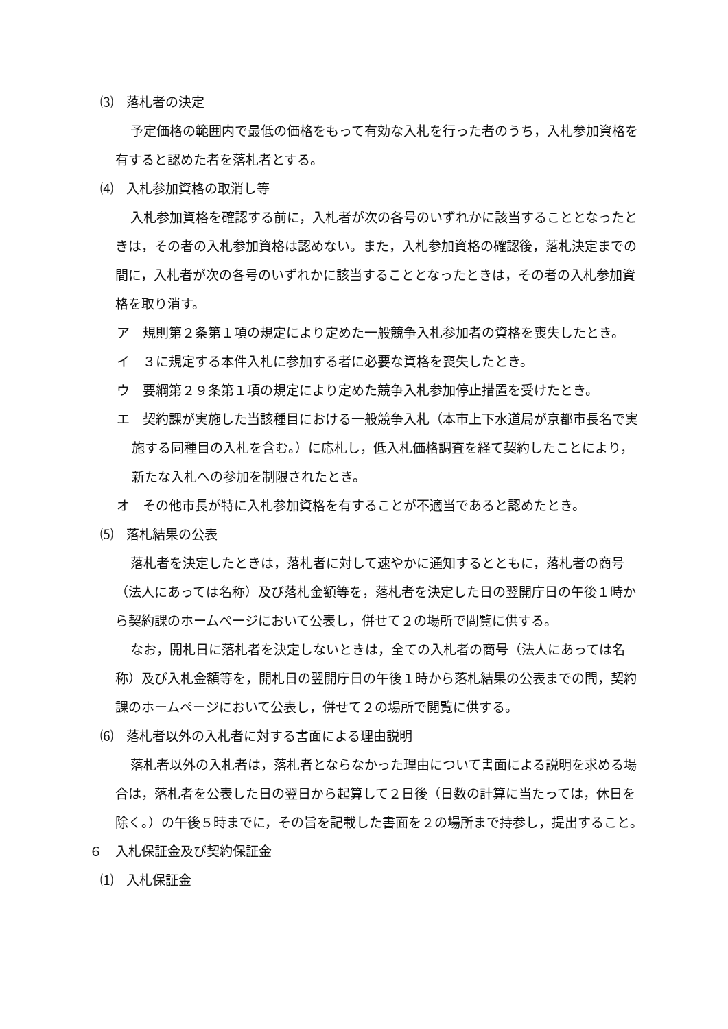⑶　落札者の決定
予定価格の範囲内で最低の価格をもって有効な入札を行った者のうち，入札参加資格を有すると認めた者を落札者とする。
⑷　入札参加資格の取消し等
入札参加資格を確認する前に，入札者が次の各号のいずれかに該当することとなったときは，その者の入札参加資格は認めない。また，入札参加資格の確認後，落札決定までの間に，入札者が次の各号のいずれかに該当することとなったときは，その者の入札参加資格を取り消す。
ア　規則第２条第１項の規定により定めた一般競争入札参加者の資格を喪失したとき。
イ　３に規定する本件入札に参加する者に必要な資格を喪失したとき。
ウ　要綱第２９条第１項の規定により定めた競争入札参加停止措置を受けたとき。
エ　契約課が実施した当該種目における一般競争入札（本市上下水道局が京都市長名で実施する同種目の入札を含む。）に応札し，低入札価格調査を経て契約したことにより，新たな入札への参加を制限されたとき。
オ　その他市長が特に入札参加資格を有することが不適当であると認めたとき。
⑸　落札結果の公表
落札者を決定したときは，落札者に対して速やかに通知するとともに，落札者の商号（法人にあっては名称）及び落札金額等を，落札者を決定した日の翌開庁日の午後１時から契約課のホームページにおいて公表し，併せて２の場所で閲覧に供する。
なお，開札日に落札者を決定しないときは，全ての入札者の商号（法人にあっては名称）及び入札金額等を，開札日の翌開庁日の午後１時から落札結果の公表までの間，契約課のホームページにおいて公表し，併せて２の場所で閲覧に供する。
⑹　落札者以外の入札者に対する書面による理由説明
落札者以外の入札者は，落札者とならなかった理由について書面による説明を求める場合は，落札者を公表した日の翌日から起算して２日後（日数の計算に当たっては，休日を除く。）の午後５時までに，その旨を記載した書面を２の場所まで持参し，提出すること。
６　入札保証金及び契約保証金
⑴　入札保証金